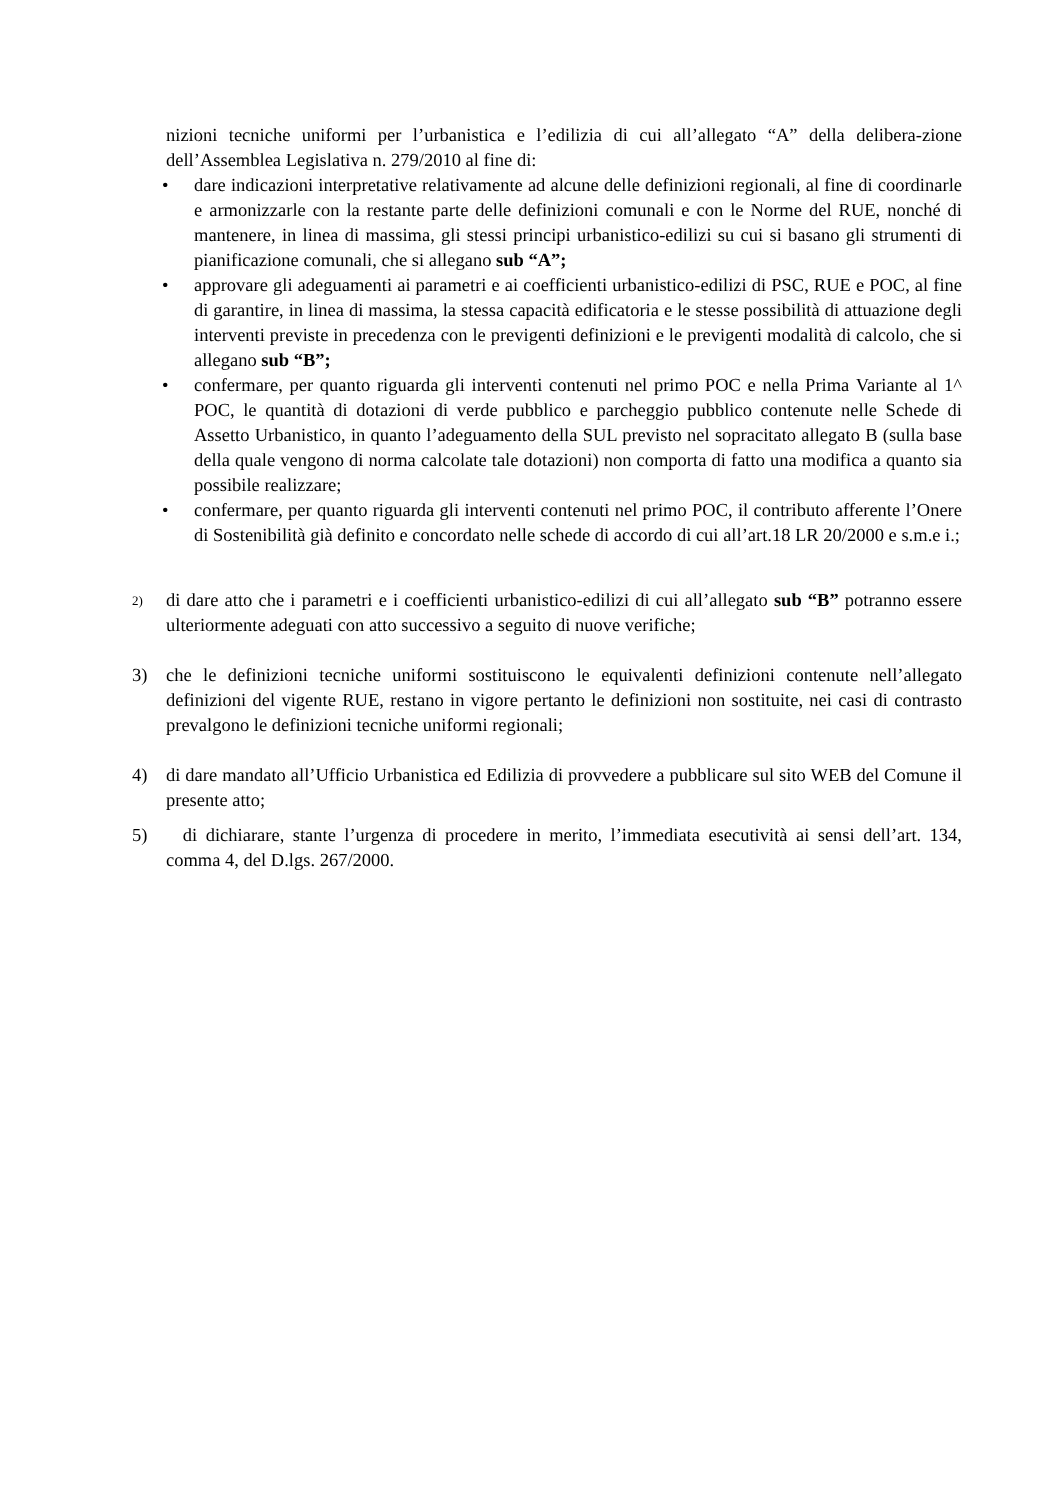nizioni tecniche uniformi per l’urbanistica e l’edilizia di cui all’allegato “A” della delibera-zione dell’Assemblea Legislativa n. 279/2010 al fine di:
• dare indicazioni interpretative relativamente ad alcune delle definizioni regionali, al fine di coordinarle e armonizzarle con la restante parte delle definizioni comunali e con le Norme del RUE, nonché di mantenere, in linea di massima, gli stessi principi urbanistico-edilizi su cui si basano gli strumenti di pianificazione comunali, che si allegano sub “A”;
• approvare gli adeguamenti ai parametri e ai coefficienti urbanistico-edilizi di PSC, RUE e POC, al fine di garantire, in linea di massima, la stessa capacità edificatoria e le stesse possibilità di attuazione degli interventi previste in precedenza con le previgenti definizioni e le previgenti modalità di calcolo, che si allegano sub “B”;
• confermare, per quanto riguarda gli interventi contenuti nel primo POC e nella Prima Variante al 1^ POC, le quantità di dotazioni di verde pubblico e parcheggio pubblico contenute nelle Schede di Assetto Urbanistico, in quanto l’adeguamento della SUL previsto nel sopracitato allegato B (sulla base della quale vengono di norma calcolate tale dotazioni) non comporta di fatto una modifica a quanto sia possibile realizzare;
• confermare, per quanto riguarda gli interventi contenuti nel primo POC, il contributo afferente l’Onere di Sostenibilità già definito e concordato nelle schede di accordo di cui all’art.18 LR 20/2000 e s.m.e i.;
2)
di dare atto che i parametri e i coefficienti urbanistico-edilizi di cui all’allegato sub “B” potranno essere ulteriormente adeguati con atto successivo a seguito di nuove verifiche;
3) che le definizioni tecniche uniformi sostituiscono le equivalenti definizioni contenute nell’allegato definizioni del vigente RUE, restano in vigore pertanto le definizioni non sostituite, nei casi di contrasto prevalgono le definizioni tecniche uniformi regionali;
4) di dare mandato all’Ufficio Urbanistica ed Edilizia di provvedere a pubblicare sul sito WEB del Comune il presente atto;
5) di dichiarare, stante l’urgenza di procedere in merito, l’immediata esecutività ai sensi dell’art. 134, comma 4, del D.lgs. 267/2000.